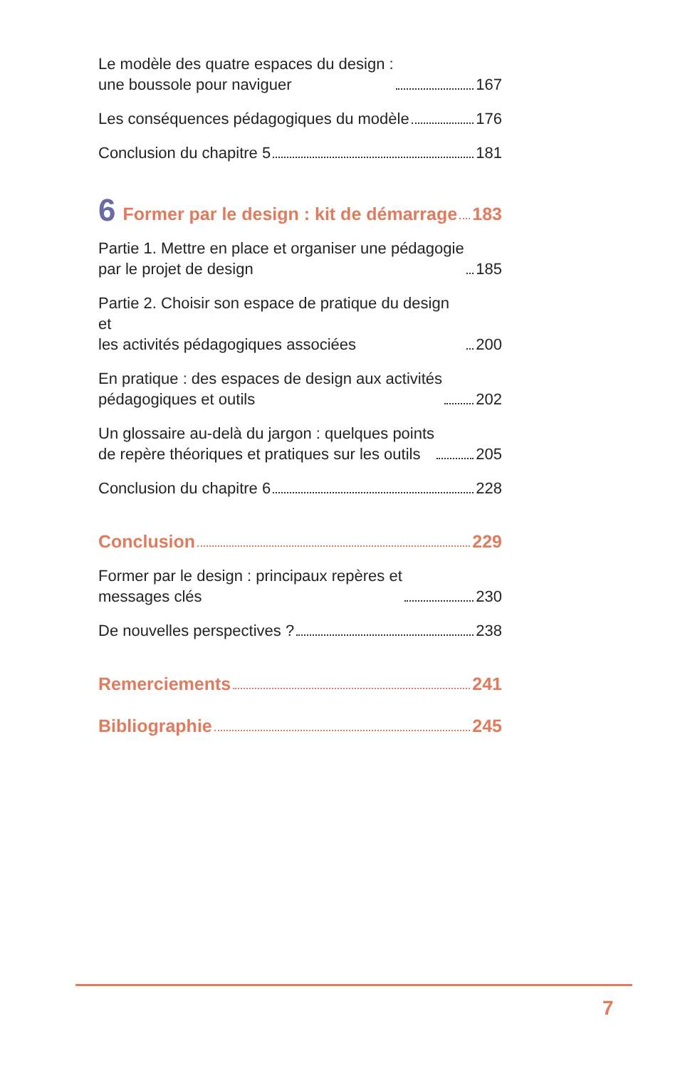Le modèle des quatre espaces du design :
une boussole pour naviguer 167
Les conséquences pédagogiques du modèle 176
Conclusion du chapitre 5 181
6 Former par le design : kit de démarrage 183
Partie 1. Mettre en place et organiser une pédagogie
par le projet de design 185
Partie 2. Choisir son espace de pratique du design et
les activités pédagogiques associées 200
En pratique : des espaces de design aux activités
pédagogiques et outils 202
Un glossaire au-delà du jargon : quelques points
de repère théoriques et pratiques sur les outils 205
Conclusion du chapitre 6 228
Conclusion 229
Former par le design : principaux repères et
messages clés 230
De nouvelles perspectives ? 238
Remerciements 241
Bibliographie 245
7